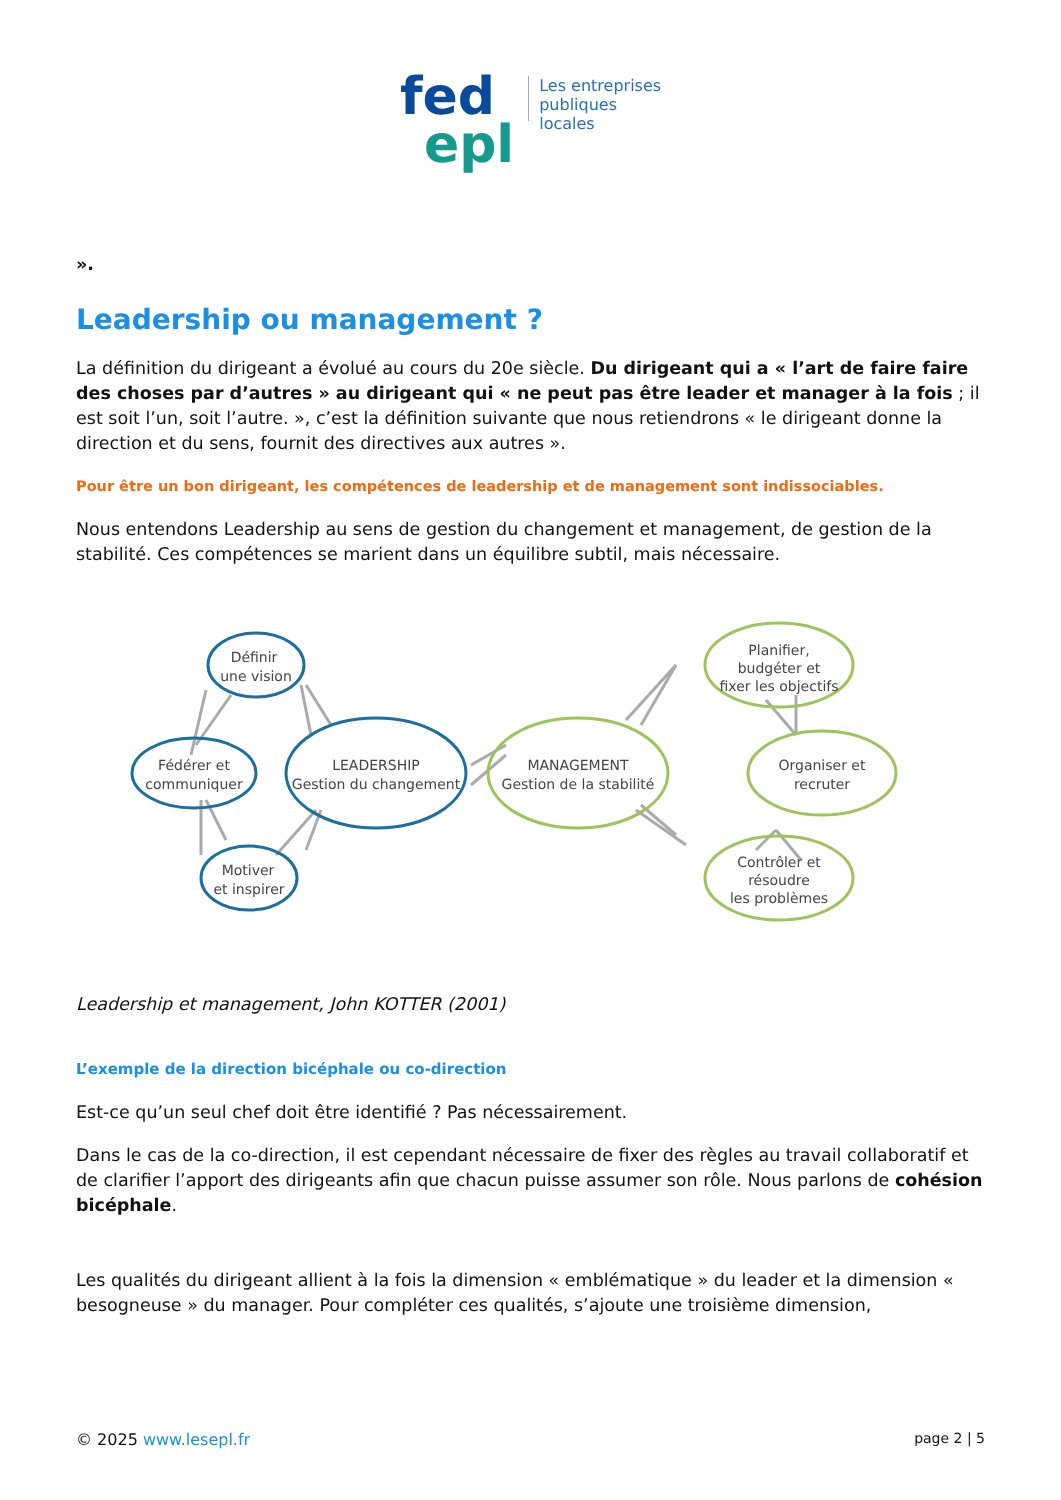fed
epl
Les entreprises
publiques
locales
».
Leadership ou management ?
La définition du dirigeant a évolué au cours du 20e siècle. Du dirigeant qui a « l’art de faire faire des choses par d’autres » au dirigeant qui « ne peut pas être leader et manager à la fois ; il est soit l’un, soit l’autre. », c’est la définition suivante que nous retiendrons « le dirigeant donne la direction et du sens, fournit des directives aux autres ».
Pour être un bon dirigeant, les compétences de leadership et de management sont indissociables.
Nous entendons Leadership au sens de gestion du changement et management, de gestion de la stabilité. Ces compétences se marient dans un équilibre subtil, mais nécessaire.
Définir
une vision
Fédérer et
communiquer
LEADERSHIP
Gestion du changement
Motiver
et inspirer
MANAGEMENT
Gestion de la stabilité
Planifier,
budgéter et
fixer les objectifs
Organiser et
recruter
Contrôler et
résoudre
les problèmes
Leadership et management, John KOTTER (2001)
L’exemple de la direction bicéphale ou co-direction
Est-ce qu’un seul chef doit être identifié ? Pas nécessairement.
Dans le cas de la co-direction, il est cependant nécessaire de fixer des règles au travail collaboratif et de clarifier l’apport des dirigeants afin que chacun puisse assumer son rôle. Nous parlons de cohésion bicéphale.
Les qualités du dirigeant allient à la fois la dimension « emblématique » du leader et la dimension « besogneuse » du manager. Pour compléter ces qualités, s’ajoute une troisième dimension,
© 2025 www.lesepl.fr page 2 | 5